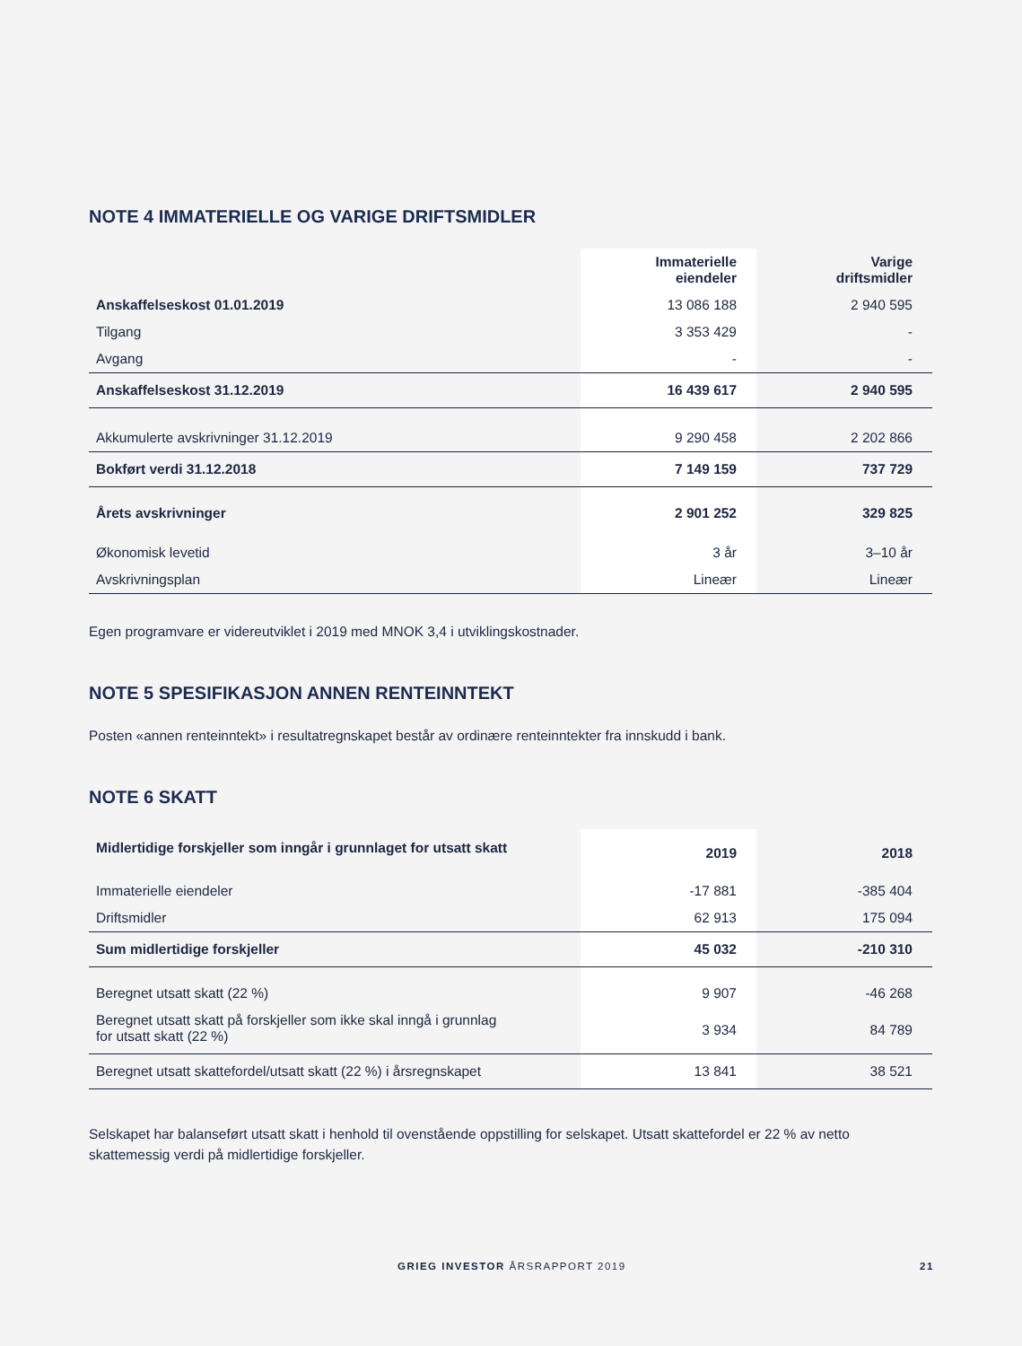NOTE 4 IMMATERIELLE OG VARIGE DRIFTSMIDLER
| | Immaterielle eiendeler | Varige driftsmidler |
| --- | --- | --- |
| Anskaffelseskost 01.01.2019 | 13 086 188 | 2 940 595 |
| Tilgang | 3 353 429 | - |
| Avgang | - | - |
| Anskaffelseskost 31.12.2019 | 16 439 617 | 2 940 595 |
| Akkumulerte avskrivninger 31.12.2019 | 9 290 458 | 2 202 866 |
| Bokført verdi 31.12.2018 | 7 149 159 | 737 729 |
| Årets avskrivninger | 2 901 252 | 329 825 |
| Økonomisk levetid | 3 år | 3–10 år |
| Avskrivningsplan | Lineær | Lineær |
Egen programvare er videreutviklet i 2019 med MNOK 3,4 i utviklingskostnader.
NOTE 5 SPESIFIKASJON ANNEN RENTEINNTEKT
Posten «annen renteinntekt» i resultatregnskapet består av ordinære renteinntekter fra innskudd i bank.
NOTE 6 SKATT
| Midlertidige forskjeller som inngår i grunnlaget for utsatt skatt | 2019 | 2018 |
| --- | --- | --- |
| Immaterielle eiendeler | -17 881 | -385 404 |
| Driftsmidler | 62 913 | 175 094 |
| Sum midlertidige forskjeller | 45 032 | -210 310 |
| Beregnet utsatt skatt (22 %) | 9 907 | -46 268 |
| Beregnet utsatt skatt på forskjeller som ikke skal inngå i grunnlag for utsatt skatt (22 %) | 3 934 | 84 789 |
| Beregnet utsatt skattefordel/utsatt skatt (22 %) i årsregnskapet | 13 841 | 38 521 |
Selskapet har balanseført utsatt skatt i henhold til ovenstående oppstilling for selskapet. Utsatt skattefordel er 22 % av netto skattemessig verdi på midlertidige forskjeller.
GRIEG INVESTOR ÅRSRAPPORT 2019 21